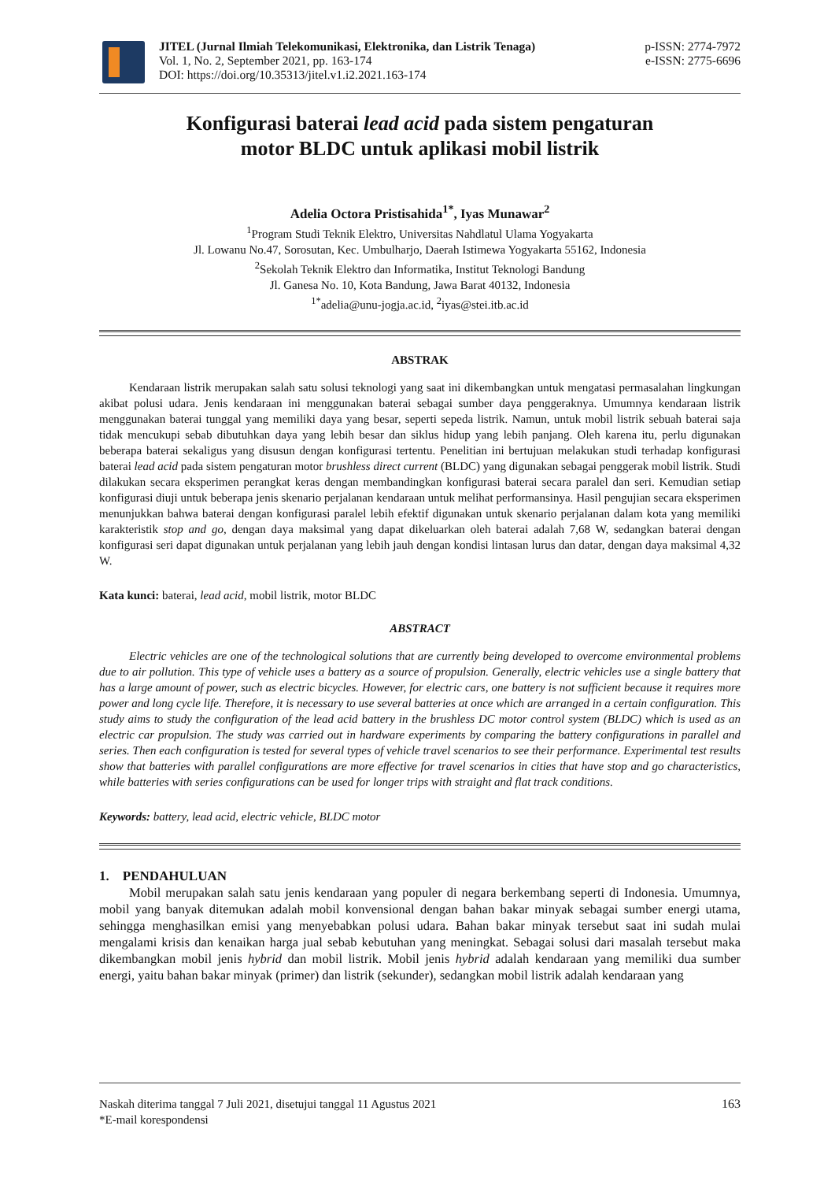JITEL (Jurnal Ilmiah Telekomunikasi, Elektronika, dan Listrik Tenaga)
Vol. 1, No. 2, September 2021, pp. 163-174
DOI: https://doi.org/10.35313/jitel.v1.i2.2021.163-174
p-ISSN: 2774-7972
e-ISSN: 2775-6696
Konfigurasi baterai lead acid pada sistem pengaturan
motor BLDC untuk aplikasi mobil listrik
Adelia Octora Pristisahida<sup>1*</sup>, Iyas Munawar<sup>2</sup>
<sup>1</sup> Program Studi Teknik Elektro, Universitas Nahdlatul Ulama Yogyakarta
Jl. Lowanu No.47, Sorosutan, Kec. Umbulharjo, Daerah Istimewa Yogyakarta 55162, Indonesia
<sup>2</sup> Sekolah Teknik Elektro dan Informatika, Institut Teknologi Bandung
Jl. Ganesa No. 10, Kota Bandung, Jawa Barat 40132, Indonesia
<sup>1*</sup>adelia@unu-jogja.ac.id, <sup>2</sup>iyas@stei.itb.ac.id
ABSTRAK
Kendaraan listrik merupakan salah satu solusi teknologi yang saat ini dikembangkan untuk mengatasi permasalahan lingkungan akibat polusi udara. Jenis kendaraan ini menggunakan baterai sebagai sumber daya penggeraknya. Umumnya kendaraan listrik menggunakan baterai tunggal yang memiliki daya yang besar, seperti sepeda listrik. Namun, untuk mobil listrik sebuah baterai saja tidak mencukupi sebab dibutuhkan daya yang lebih besar dan siklus hidup yang lebih panjang. Oleh karena itu, perlu digunakan beberapa baterai sekaligus yang disusun dengan konfigurasi tertentu. Penelitian ini bertujuan melakukan studi terhadap konfigurasi baterai lead acid pada sistem pengaturan motor brushless direct current (BLDC) yang digunakan sebagai penggerak mobil listrik. Studi dilakukan secara eksperimen perangkat keras dengan membandingkan konfigurasi baterai secara paralel dan seri. Kemudian setiap konfigurasi diuji untuk beberapa jenis skenario perjalanan kendaraan untuk melihat performansinya. Hasil pengujian secara eksperimen menunjukkan bahwa baterai dengan konfigurasi paralel lebih efektif digunakan untuk skenario perjalanan dalam kota yang memiliki karakteristik stop and go, dengan daya maksimal yang dapat dikeluarkan oleh baterai adalah 7,68 W, sedangkan baterai dengan konfigurasi seri dapat digunakan untuk perjalanan yang lebih jauh dengan kondisi lintasan lurus dan datar, dengan daya maksimal 4,32 W.
Kata kunci: baterai, lead acid, mobil listrik, motor BLDC
ABSTRACT
Electric vehicles are one of the technological solutions that are currently being developed to overcome environmental problems due to air pollution. This type of vehicle uses a battery as a source of propulsion. Generally, electric vehicles use a single battery that has a large amount of power, such as electric bicycles. However, for electric cars, one battery is not sufficient because it requires more power and long cycle life. Therefore, it is necessary to use several batteries at once which are arranged in a certain configuration. This study aims to study the configuration of the lead acid battery in the brushless DC motor control system (BLDC) which is used as an electric car propulsion. The study was carried out in hardware experiments by comparing the battery configurations in parallel and series. Then each configuration is tested for several types of vehicle travel scenarios to see their performance. Experimental test results show that batteries with parallel configurations are more effective for travel scenarios in cities that have stop and go characteristics, while batteries with series configurations can be used for longer trips with straight and flat track conditions.
Keywords: battery, lead acid, electric vehicle, BLDC motor
1. PENDAHULUAN
Mobil merupakan salah satu jenis kendaraan yang populer di negara berkembang seperti di Indonesia. Umumnya, mobil yang banyak ditemukan adalah mobil konvensional dengan bahan bakar minyak sebagai sumber energi utama, sehingga menghasilkan emisi yang menyebabkan polusi udara. Bahan bakar minyak tersebut saat ini sudah mulai mengalami krisis dan kenaikan harga jual sebab kebutuhan yang meningkat. Sebagai solusi dari masalah tersebut maka dikembangkan mobil jenis hybrid dan mobil listrik. Mobil jenis hybrid adalah kendaraan yang memiliki dua sumber energi, yaitu bahan bakar minyak (primer) dan listrik (sekunder), sedangkan mobil listrik adalah kendaraan yang
Naskah diterima tanggal 7 Juli 2021, disetujui tanggal 11 Agustus 2021
*E-mail korespondensi
163